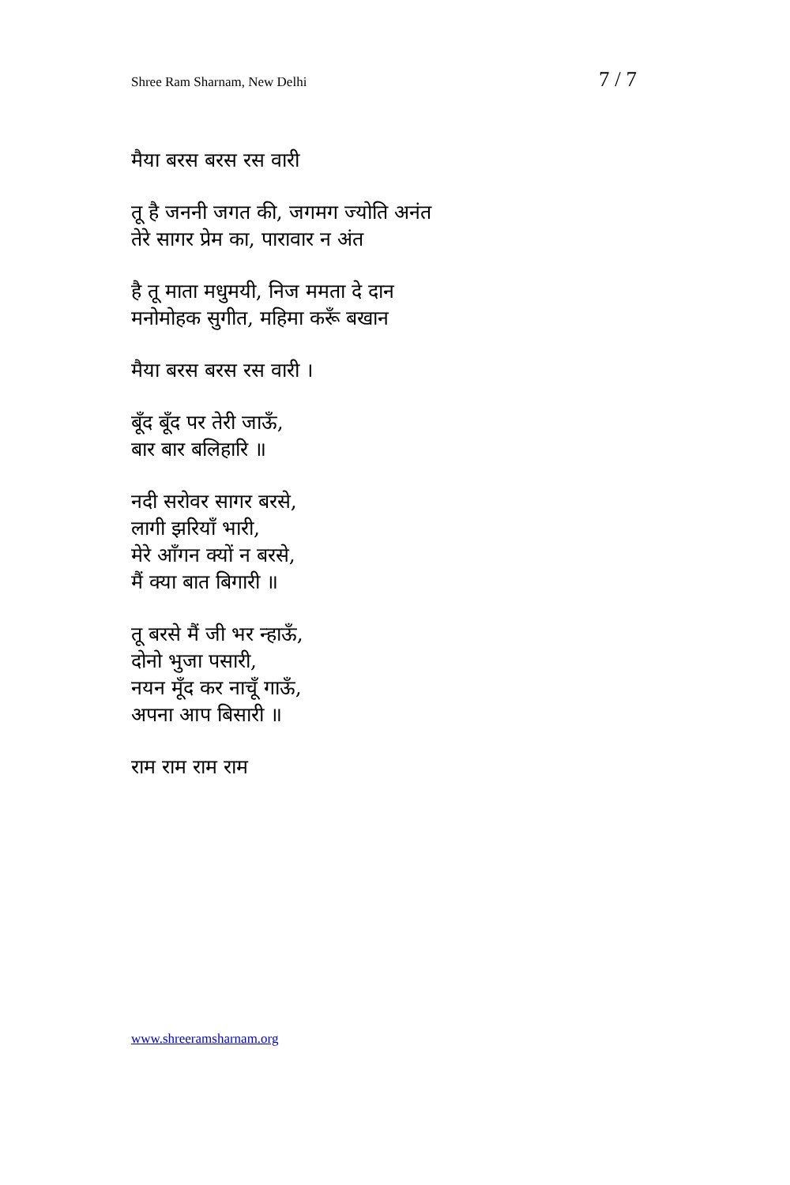Shree Ram Sharnam, New Delhi 7 / 7
मैया बरस बरस रस वारी
तू है जननी जगत की, जगमग ज्योति अनंत
तेरे सागर प्रेम का, पारावार न अंत
है तू माता मधुमयी, निज ममता दे दान
मनोमोहक सुगीत, महिमा करूँ बखान
मैया बरस बरस रस वारी ।
बूँद बूँद पर तेरी जाऊँ,
बार बार बलिहारि ॥
नदी सरोवर सागर बरसे,
लागी झरियाँ भारी,
मेरे आँगन क्यों न बरसे,
मैं क्या बात बिगारी ॥
तू बरसे मैं जी भर न्हाऊँ,
दोनो भुजा पसारी,
नयन मूँद कर नाचूँ गाऊँ,
अपना आप बिसारी ॥
राम राम राम राम
www.shreeramsharnam.org